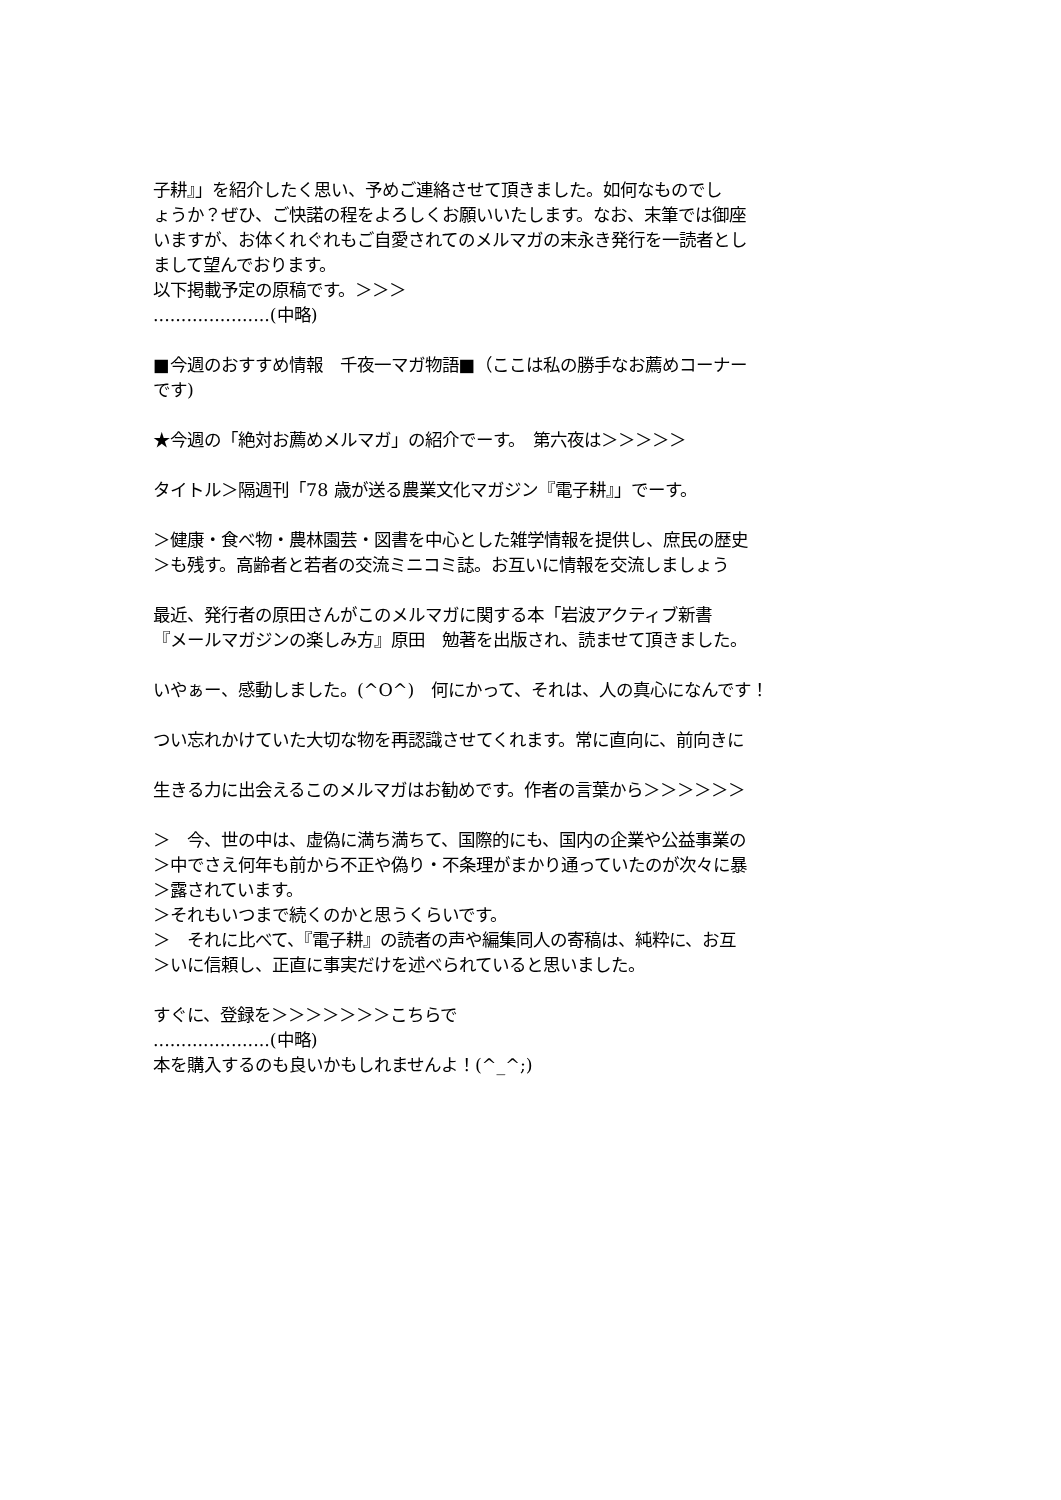子耕』」を紹介したく思い、予めご連絡させて頂きました。如何なものでし
ょうか？ぜひ、ご快諾の程をよろしくお願いいたします。なお、末筆では御座
いますが、お体くれぐれもご自愛されてのメルマガの末永き発行を一読者とし
まして望んでおります。
以下掲載予定の原稿です。＞＞＞
.....................(中略)
■今週のおすすめ情報　千夜一マガ物語■（ここは私の勝手なお薦めコーナー
です)
★今週の「絶対お薦めメルマガ」の紹介でーす。　第六夜は＞＞＞＞＞
タイトル＞隔週刊「78 歳が送る農業文化マガジン『電子耕』」でーす。
＞健康・食べ物・農林園芸・図書を中心とした雑学情報を提供し、庶民の歴史
＞も残す。高齢者と若者の交流ミニコミ誌。お互いに情報を交流しましょう
最近、発行者の原田さんがこのメルマガに関する本「岩波アクティブ新書
『メールマガジンの楽しみ方』原田　勉著を出版され、読ませて頂きました。
いやぁー、感動しました。(^O^)　何にかって、それは、人の真心になんです！
つい忘れかけていた大切な物を再認識させてくれます。常に直向に、前向きに
生きる力に出会えるこのメルマガはお勧めです。作者の言葉から＞＞＞＞＞＞
＞　今、世の中は、虚偽に満ち満ちて、国際的にも、国内の企業や公益事業の
＞中でさえ何年も前から不正や偽り・不条理がまかり通っていたのが次々に暴
＞露されています。
＞それもいつまで続くのかと思うくらいです。
＞　それに比べて、『電子耕』の読者の声や編集同人の寄稿は、純粋に、お互
＞いに信頼し、正直に事実だけを述べられていると思いました。
すぐに、登録を＞＞＞＞＞＞＞こちらで
.....................(中略)
本を購入するのも良いかもしれませんよ！(^_^;)